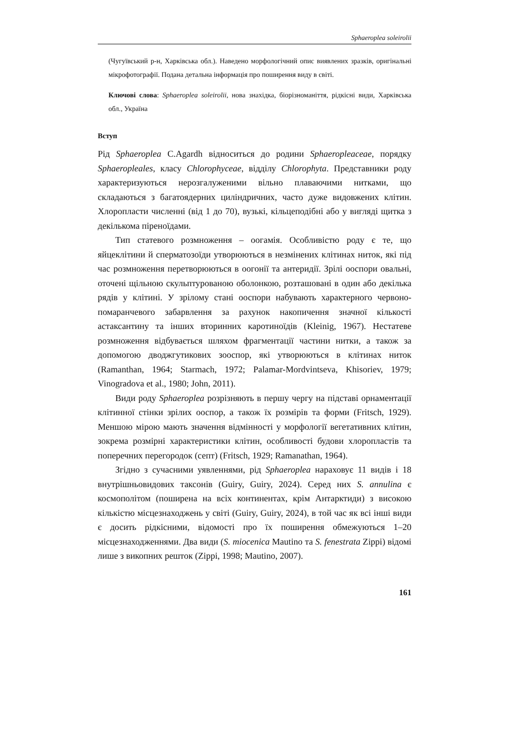Sphaeroplea soleirolii
(Чугуївський р-н, Харківська обл.). Наведено морфологічний опис виявлених зразків, оригінальні мікрофотографії. Подана детальна інформація про поширення виду в світі.
Ключові слова: Sphaeroplea soleirolii, нова знахідка, біорізноманіття, рідкісні види, Харківська обл., Україна
Вступ
Рід Sphaeroplea C.Agardh відноситься до родини Sphaeropleaceae, порядку Sphaeropleales, класу Chlorophyceae, відділу Chlorophyta. Представники роду характеризуються нерозгалуженими вільно плаваючими нитками, що складаються з багатоядерних циліндричних, часто дуже видовжених клітин. Хлоропласти численні (від 1 до 70), вузькі, кільцеподібні або у вигляді щитка з декількома піреноїдами.
Тип статевого розмноження – оогамія. Особливістю роду є те, що яйцеклітини й сперматозоїди утворюються в незмінених клітинах ниток, які під час розмноження перетворюються в оогонії та антеридії. Зрілі ооспори овальні, оточені щільною скульптурованою оболонкою, розташовані в один або декілька рядів у клітині. У зрілому стані ооспори набувають характерного червоно-помаранчевого забарвлення за рахунок накопичення значної кількості астаксантину та інших вторинних каротиноїдів (Kleinig, 1967). Нестатеве розмноження відбувається шляхом фрагментації частини нитки, а також за допомогою дводжгутикових зооспор, які утворюються в клітинах ниток (Ramanthan, 1964; Starmach, 1972; Palamar-Mordvintseva, Khisoriev, 1979; Vinogradova et al., 1980; John, 2011).
Види роду Sphaeroplea розрізняють в першу чергу на підставі орнаментації клітинної стінки зрілих ооспор, а також їх розмірів та форми (Fritsch, 1929). Меншою мірою мають значення відмінності у морфології вегетативних клітин, зокрема розмірні характеристики клітин, особливості будови хлоропластів та поперечних перегородок (септ) (Fritsch, 1929; Ramanathan, 1964).
Згідно з сучасними уявленнями, рід Sphaeroplea нараховує 11 видів і 18 внутрішньовидових таксонів (Guiry, Guiry, 2024). Серед них S. annulina є космополітом (поширена на всіх континентах, крім Антарктиди) з високою кількістю місцезнаходжень у світі (Guiry, Guiry, 2024), в той час як всі інші види є досить рідкісними, відомості про їх поширення обмежуються 1–20 місцезнаходженнями. Два види (S. miocenica Mautino та S. fenestrata Zippi) відомі лише з викопних решток (Zippi, 1998; Mautino, 2007).
161